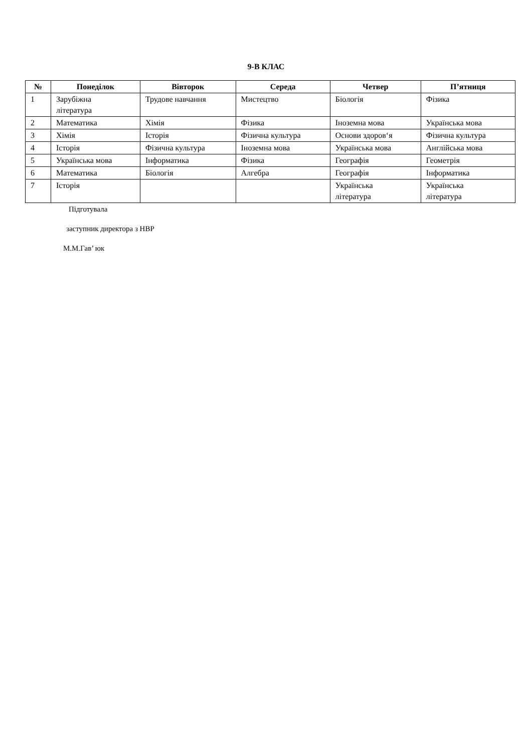9-В КЛАС
| № | Понеділок | Вівторок | Середа | Четвер | П’ятниця |
| --- | --- | --- | --- | --- | --- |
| 1 | Зарубіжна література | Трудове навчання | Мистецтво | Біологія | Фізика |
| 2 | Математика | Хімія | Фізика | Іноземна мова | Українська мова |
| 3 | Хімія | Історія | Фізична культура | Основи здоров‘я | Фізична культура |
| 4 | Історія | Фізична культура | Іноземна мова | Українська мова | Англійська мова |
| 5 | Українська мова | Інформатика | Фізика | Географія | Геометрія |
| 6 | Математика | Біологія | Алгебра | Географія | Інформатика |
| 7 | Історія | | | Українська література | Українська література |
Підготувала
заступник директора з НВР
М.М.Гав’ юк